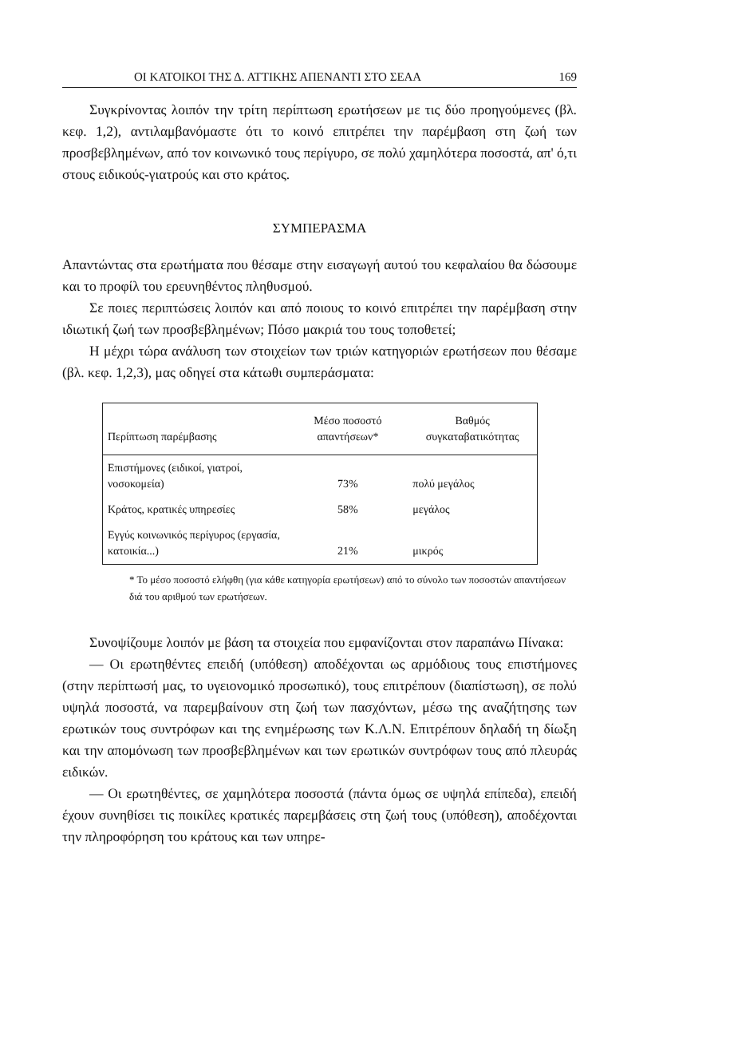ΟΙ ΚΑΤΟΙΚΟΙ ΤΗΣ Δ. ΑΤΤΙΚΗΣ ΑΠΕΝΑΝΤΙ ΣΤΟ ΣΕΑΑ 169
Συγκρίνοντας λοιπόν την τρίτη περίπτωση ερωτήσεων με τις δύο προηγούμενες (βλ. κεφ. 1,2), αντιλαμβανόμαστε ότι το κοινό επιτρέπει την παρέμβαση στη ζωή των προσβεβλημένων, από τον κοινωνικό τους περίγυρο, σε πολύ χαμηλότερα ποσοστά, απ' ό,τι στους ειδικούς-γιατρούς και στο κράτος.
ΣΥΜΠΕΡΑΣΜΑ
Απαντώντας στα ερωτήματα που θέσαμε στην εισαγωγή αυτού του κεφαλαίου θα δώσουμε και το προφίλ του ερευνηθέντος πληθυσμού.
Σε ποιες περιπτώσεις λοιπόν και από ποιους το κοινό επιτρέπει την παρέμβαση στην ιδιωτική ζωή των προσβεβλημένων; Πόσο μακριά του τους τοποθετεί;
Η μέχρι τώρα ανάλυση των στοιχείων των τριών κατηγοριών ερωτήσεων που θέσαμε (βλ. κεφ. 1,2,3), μας οδηγεί στα κάτωθι συμπεράσματα:
| Περίπτωση παρέμβασης | Μέσο ποσοστό απαντήσεων* | Βαθμός συγκαταβατικότητας |
| --- | --- | --- |
| Επιστήμονες (ειδικοί, γιατροί, νοσοκομεία) | 73% | πολύ μεγάλος |
| Κράτος, κρατικές υπηρεσίες | 58% | μεγάλος |
| Εγγύς κοινωνικός περίγυρος (εργασία, κατοικία...) | 21% | μικρός |
* Το μέσο ποσοστό ελήφθη (για κάθε κατηγορία ερωτήσεων) από το σύνολο των ποσοστών απαντήσεων διά του αριθμού των ερωτήσεων.
Συνοψίζουμε λοιπόν με βάση τα στοιχεία που εμφανίζονται στον παραπάνω Πίνακα:
— Οι ερωτηθέντες επειδή (υπόθεση) αποδέχονται ως αρμόδιους τους επιστήμονες (στην περίπτωσή μας, το υγειονομικό προσωπικό), τους επιτρέπουν (διαπίστωση), σε πολύ υψηλά ποσοστά, να παρεμβαίνουν στη ζωή των πασχόντων, μέσω της αναζήτησης των ερωτικών τους συντρόφων και της ενημέρωσης των Κ.Λ.Ν. Επιτρέπουν δηλαδή τη δίωξη και την απομόνωση των προσβεβλημένων και των ερωτικών συντρόφων τους από πλευράς ειδικών.
— Οι ερωτηθέντες, σε χαμηλότερα ποσοστά (πάντα όμως σε υψηλά επίπεδα), επειδή έχουν συνηθίσει τις ποικίλες κρατικές παρεμβάσεις στη ζωή τους (υπόθεση), αποδέχονται την πληροφόρηση του κράτους και των υπηρε-